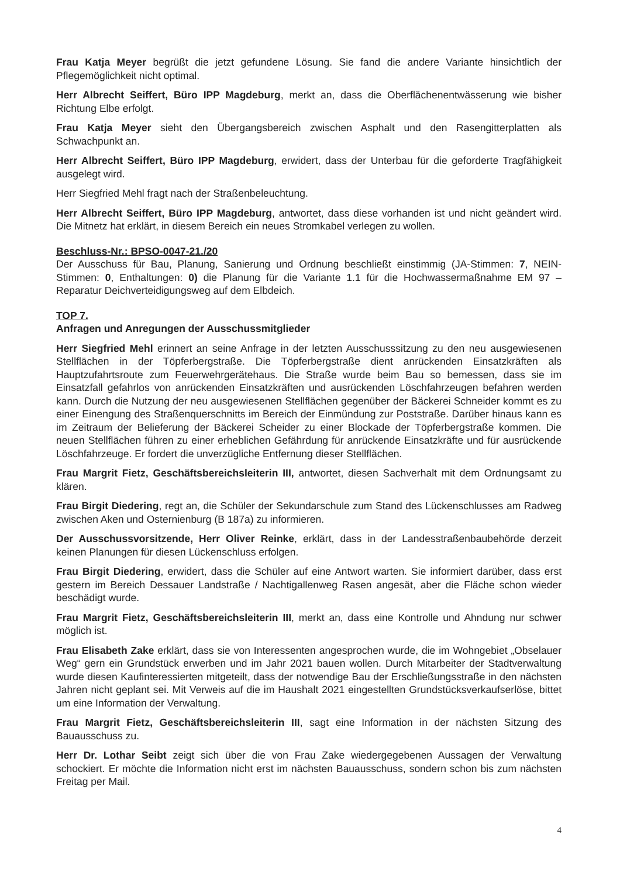Frau Katja Meyer begrüßt die jetzt gefundene Lösung. Sie fand die andere Variante hinsichtlich der Pflegemöglichkeit nicht optimal.
Herr Albrecht Seiffert, Büro IPP Magdeburg, merkt an, dass die Oberflächenentwässerung wie bisher Richtung Elbe erfolgt.
Frau Katja Meyer sieht den Übergangsbereich zwischen Asphalt und den Rasengitterplatten als Schwachpunkt an.
Herr Albrecht Seiffert, Büro IPP Magdeburg, erwidert, dass der Unterbau für die geforderte Tragfähigkeit ausgelegt wird.
Herr Siegfried Mehl fragt nach der Straßenbeleuchtung.
Herr Albrecht Seiffert, Büro IPP Magdeburg, antwortet, dass diese vorhanden ist und nicht geändert wird. Die Mitnetz hat erklärt, in diesem Bereich ein neues Stromkabel verlegen zu wollen.
Beschluss-Nr.: BPSO-0047-21./20
Der Ausschuss für Bau, Planung, Sanierung und Ordnung beschließt einstimmig (JA-Stimmen: 7, NEIN-Stimmen: 0, Enthaltungen: 0) die Planung für die Variante 1.1 für die Hochwassermaßnahme EM 97 – Reparatur Deichverteidigungsweg auf dem Elbdeich.
TOP 7.
Anfragen und Anregungen der Ausschussmitglieder
Herr Siegfried Mehl erinnert an seine Anfrage in der letzten Ausschusssitzung zu den neu ausgewiesenen Stellflächen in der Töpferbergstraße. Die Töpferbergstraße dient anrückenden Einsatzkräften als Hauptzufahrtsroute zum Feuerwehrgerätehaus. Die Straße wurde beim Bau so bemessen, dass sie im Einsatzfall gefahrlos von anrückenden Einsatzkräften und ausrückenden Löschfahrzeugen befahren werden kann. Durch die Nutzung der neu ausgewiesenen Stellflächen gegenüber der Bäckerei Schneider kommt es zu einer Einengung des Straßenquerschnitts im Bereich der Einmündung zur Poststraße. Darüber hinaus kann es im Zeitraum der Belieferung der Bäckerei Scheider zu einer Blockade der Töpferbergstraße kommen. Die neuen Stellflächen führen zu einer erheblichen Gefährdung für anrückende Einsatzkräfte und für ausrückende Löschfahrzeuge. Er fordert die unverzügliche Entfernung dieser Stellflächen.
Frau Margrit Fietz, Geschäftsbereichsleiterin III, antwortet, diesen Sachverhalt mit dem Ordnungsamt zu klären.
Frau Birgit Diedering, regt an, die Schüler der Sekundarschule zum Stand des Lückenschlusses am Radweg zwischen Aken und Osternienburg (B 187a) zu informieren.
Der Ausschussvorsitzende, Herr Oliver Reinke, erklärt, dass in der Landesstraßenbaubehörde derzeit keinen Planungen für diesen Lückenschluss erfolgen.
Frau Birgit Diedering, erwidert, dass die Schüler auf eine Antwort warten. Sie informiert darüber, dass erst gestern im Bereich Dessauer Landstraße / Nachtigallenweg Rasen angesät, aber die Fläche schon wieder beschädigt wurde.
Frau Margrit Fietz, Geschäftsbereichsleiterin III, merkt an, dass eine Kontrolle und Ahndung nur schwer möglich ist.
Frau Elisabeth Zake erklärt, dass sie von Interessenten angesprochen wurde, die im Wohngebiet „Obselauer Weg“ gern ein Grundstück erwerben und im Jahr 2021 bauen wollen. Durch Mitarbeiter der Stadtverwaltung wurde diesen Kaufinteressierten mitgeteilt, dass der notwendige Bau der Erschließungsstraße in den nächsten Jahren nicht geplant sei. Mit Verweis auf die im Haushalt 2021 eingestellten Grundstücksverkaufserlöse, bittet um eine Information der Verwaltung.
Frau Margrit Fietz, Geschäftsbereichsleiterin III, sagt eine Information in der nächsten Sitzung des Bauausschuss zu.
Herr Dr. Lothar Seibt zeigt sich über die von Frau Zake wiedergegebenen Aussagen der Verwaltung schockiert. Er möchte die Information nicht erst im nächsten Bauausschuss, sondern schon bis zum nächsten Freitag per Mail.
4